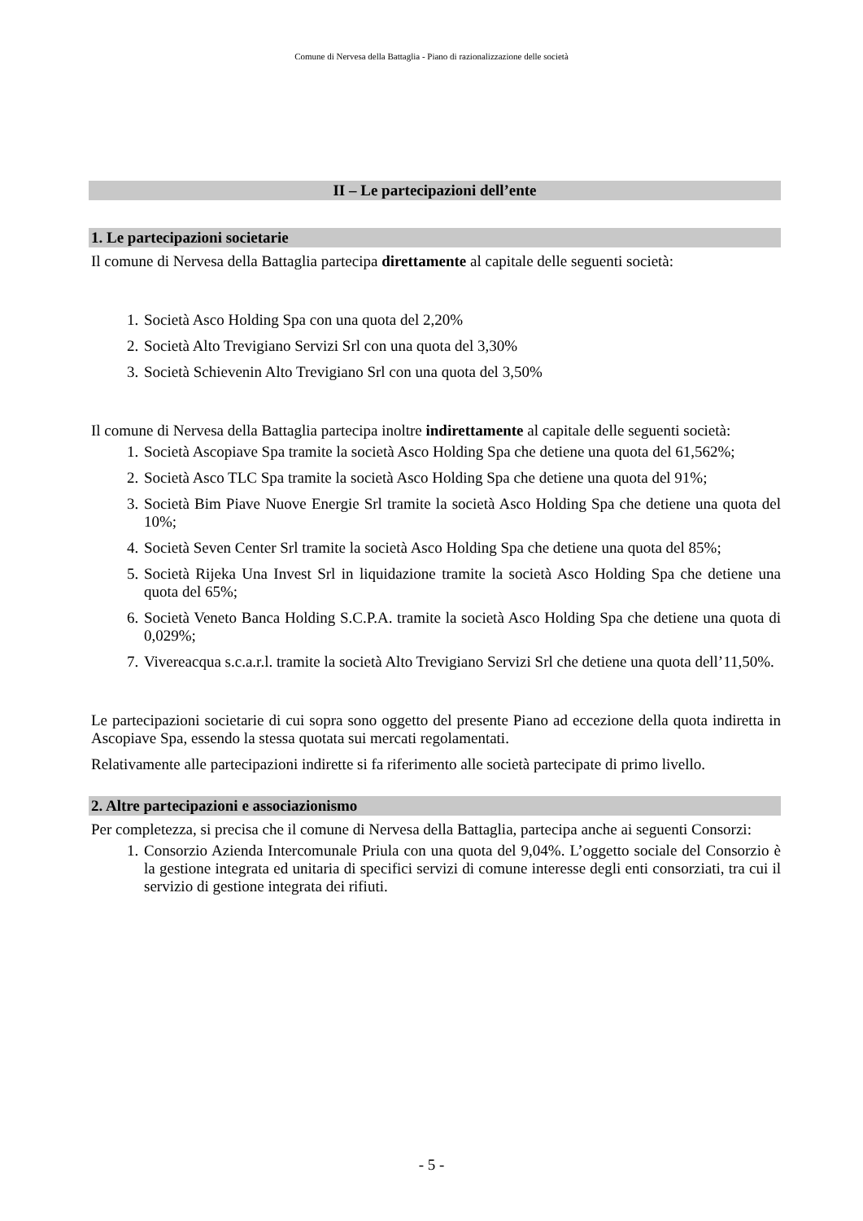Comune di Nervesa della Battaglia - Piano di razionalizzazione delle società
II – Le partecipazioni dell’ente
1. Le partecipazioni societarie
Il comune di Nervesa della Battaglia partecipa direttamente al capitale delle seguenti società:
1. Società Asco Holding Spa con una quota del 2,20%
2. Società Alto Trevigiano Servizi Srl con una quota del 3,30%
3. Società Schievenin Alto Trevigiano Srl con una quota del 3,50%
Il comune di Nervesa della Battaglia partecipa inoltre indirettamente al capitale delle seguenti società:
1. Società Ascopiave Spa tramite la società Asco Holding Spa che detiene una quota del 61,562%;
2. Società Asco TLC Spa tramite la società Asco Holding Spa che detiene una quota del 91%;
3. Società Bim Piave Nuove Energie Srl tramite la società Asco Holding Spa che detiene una quota del 10%;
4. Società Seven Center Srl tramite la società Asco Holding Spa che detiene una quota del 85%;
5. Società Rijeka Una Invest Srl in liquidazione tramite la società Asco Holding Spa che detiene una quota del 65%;
6. Società Veneto Banca Holding S.C.P.A. tramite la società Asco Holding Spa che detiene una quota di 0,029%;
7. Vivereacqua s.c.a.r.l. tramite la società Alto Trevigiano Servizi Srl che detiene una quota dell’11,50%.
Le partecipazioni societarie di cui sopra sono oggetto del presente Piano ad eccezione della quota indiretta in Ascopiave Spa, essendo la stessa quotata sui mercati regolamentati.
Relativamente alle partecipazioni indirette si fa riferimento alle società partecipate di primo livello.
2. Altre partecipazioni e associazionismo
Per completezza, si precisa che il comune di Nervesa della Battaglia, partecipa anche ai seguenti Consorzi:
1. Consorzio Azienda Intercomunale Priula con una quota del 9,04%. L’oggetto sociale del Consorzio è la gestione integrata ed unitaria di specifici servizi di comune interesse degli enti consorziati, tra cui il servizio di gestione integrata dei rifiuti.
- 5 -